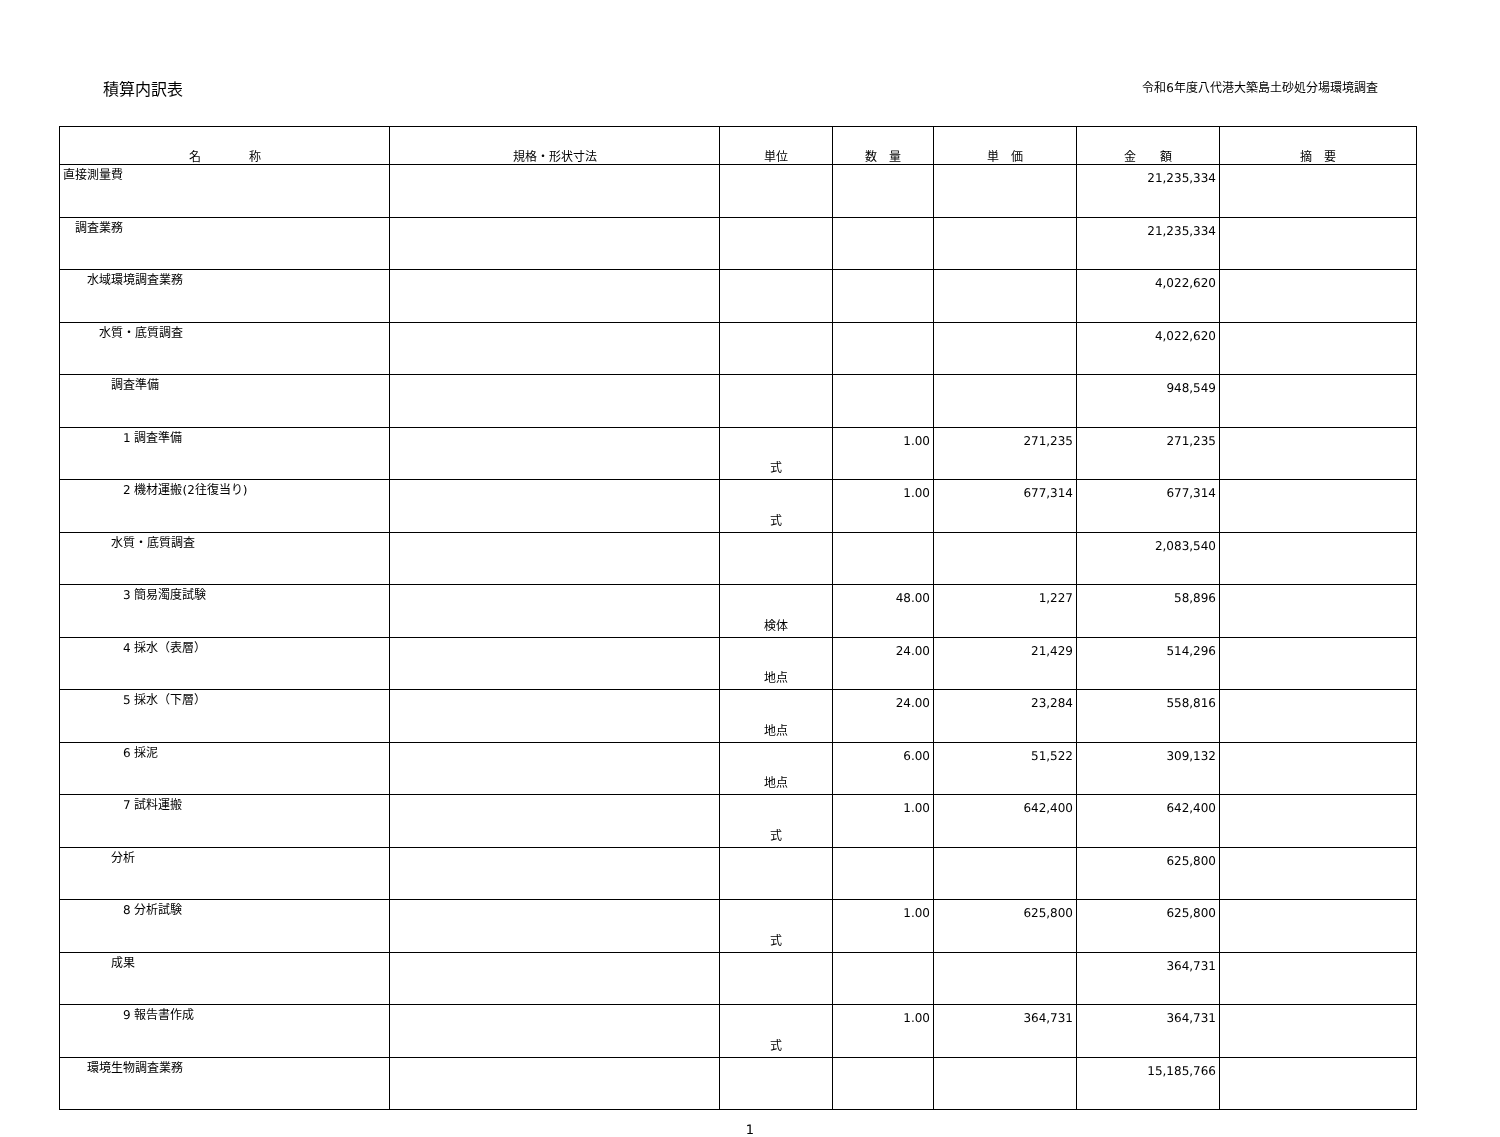積算内訳表
令和6年度八代港大築島土砂処分場環境調査
| 名 称 | 規格・形状寸法 | 単位 | 数 量 | 単 価 | 金 額 | 摘 要 |
| --- | --- | --- | --- | --- | --- | --- |
| 直接測量費 | | | | | 21,235,334 | |
| 調査業務 | | | | | 21,235,334 | |
| 水域環境調査業務 | | | | | 4,022,620 | |
| 水質・底質調査 | | | | | 4,022,620 | |
| 調査準備 | | | | | 948,549 | |
| 1 調査準備 | | 式 | 1.00 | 271,235 | 271,235 | |
| 2 機材運搬(2往復当り) | | 式 | 1.00 | 677,314 | 677,314 | |
| 水質・底質調査 | | | | | 2,083,540 | |
| 3 簡易濁度試験 | | 検体 | 48.00 | 1,227 | 58,896 | |
| 4 採水（表層） | | 地点 | 24.00 | 21,429 | 514,296 | |
| 5 採水（下層） | | 地点 | 24.00 | 23,284 | 558,816 | |
| 6 採泥 | | 地点 | 6.00 | 51,522 | 309,132 | |
| 7 試料運搬 | | 式 | 1.00 | 642,400 | 642,400 | |
| 分析 | | | | | 625,800 | |
| 8 分析試験 | | 式 | 1.00 | 625,800 | 625,800 | |
| 成果 | | | | | 364,731 | |
| 9 報告書作成 | | 式 | 1.00 | 364,731 | 364,731 | |
| 環境生物調査業務 | | | | | 15,185,766 | |
1